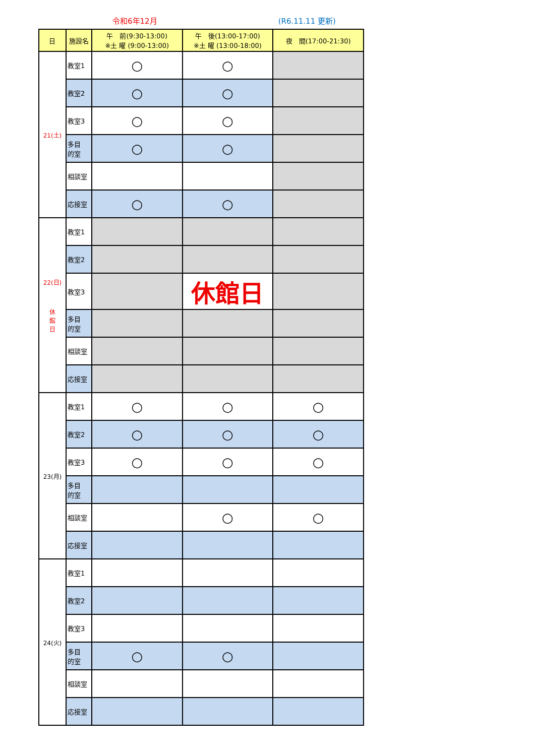令和6年12月 (R6.11.11 更新)
| 日 | 施設名 | 午 前(9:30-13:00) ※土 曜 (9:00-13:00) | 午 後(13:00-17:00) ※土 曜 (13:00-18:00) | 夜 間(17:00-21:30) |
| --- | --- | --- | --- | --- |
| 21(土) | 教室1 | ○ | ○ | |
| | 教室2 | ○ | ○ | |
| | 教室3 | ○ | ○ | |
| | 多目 的室 | ○ | ○ | |
| | 相談室 | | | |
| | 応接室 | ○ | ○ | |
| 22(日) 休 館 日 | 教室1 | | | |
| | 教室2 | | | |
| | 教室3 | | 休館日 | |
| | 多目 的室 | | | |
| | 相談室 | | | |
| | 応接室 | | | |
| 23(月) | 教室1 | ○ | ○ | ○ |
| | 教室2 | ○ | ○ | ○ |
| | 教室3 | ○ | ○ | ○ |
| | 多目 的室 | | | |
| | 相談室 | | ○ | ○ |
| | 応接室 | | | |
| 24(火) | 教室1 | | | |
| | 教室2 | | | |
| | 教室3 | | | |
| | 多目 的室 | ○ | ○ | |
| | 相談室 | | | |
| | 応接室 | | | |